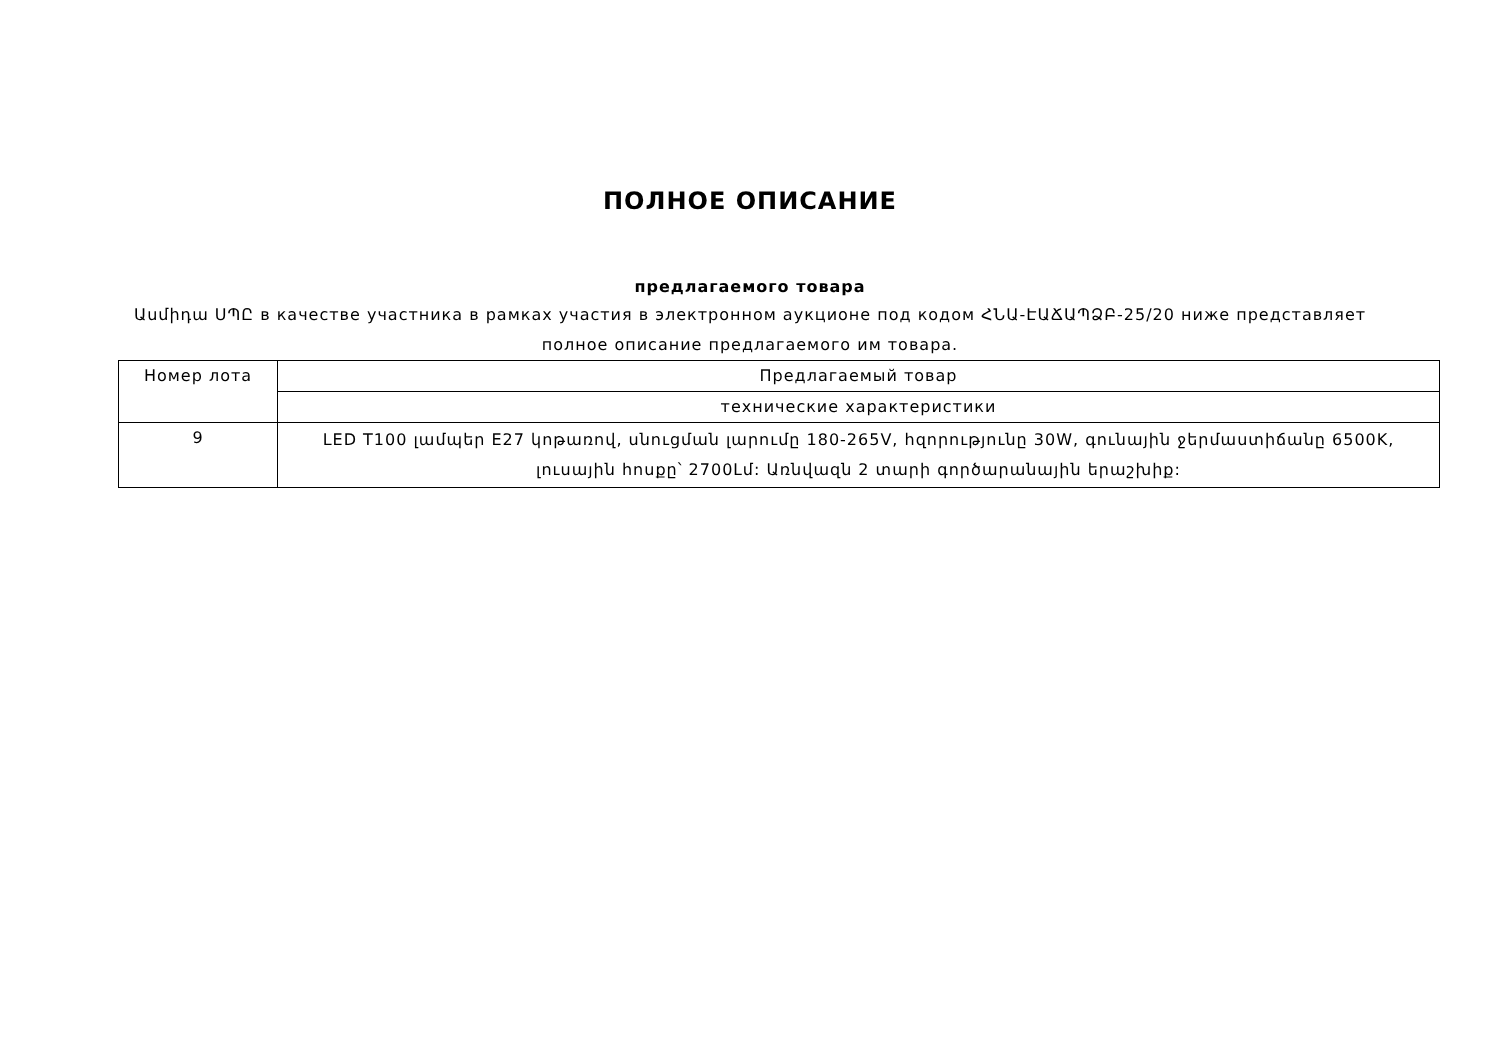ПОЛНОЕ ОПИСАНИЕ
предлагаемого товара
Ասմիդա ՍՊԸ в качестве участника в рамках участия в электронном аукционе под кодом ՀՆԱ-ԷԱՃԱՊՁԲ-25/20 ниже представляет полное описание предлагаемого им товара.
| Номер лота | Предлагаемый товар |
| | технические характеристики |
| 9 | LED T100 լամպեր E27 կոթառով, սնուցման լարումը 180-265V, հզորությունը 30W, գունային ջերմաստիճանը 6500K, լուսային հոսքը՝ 2700Լմ: Առնվազն 2 տարի գործարանային երաշխիք: |